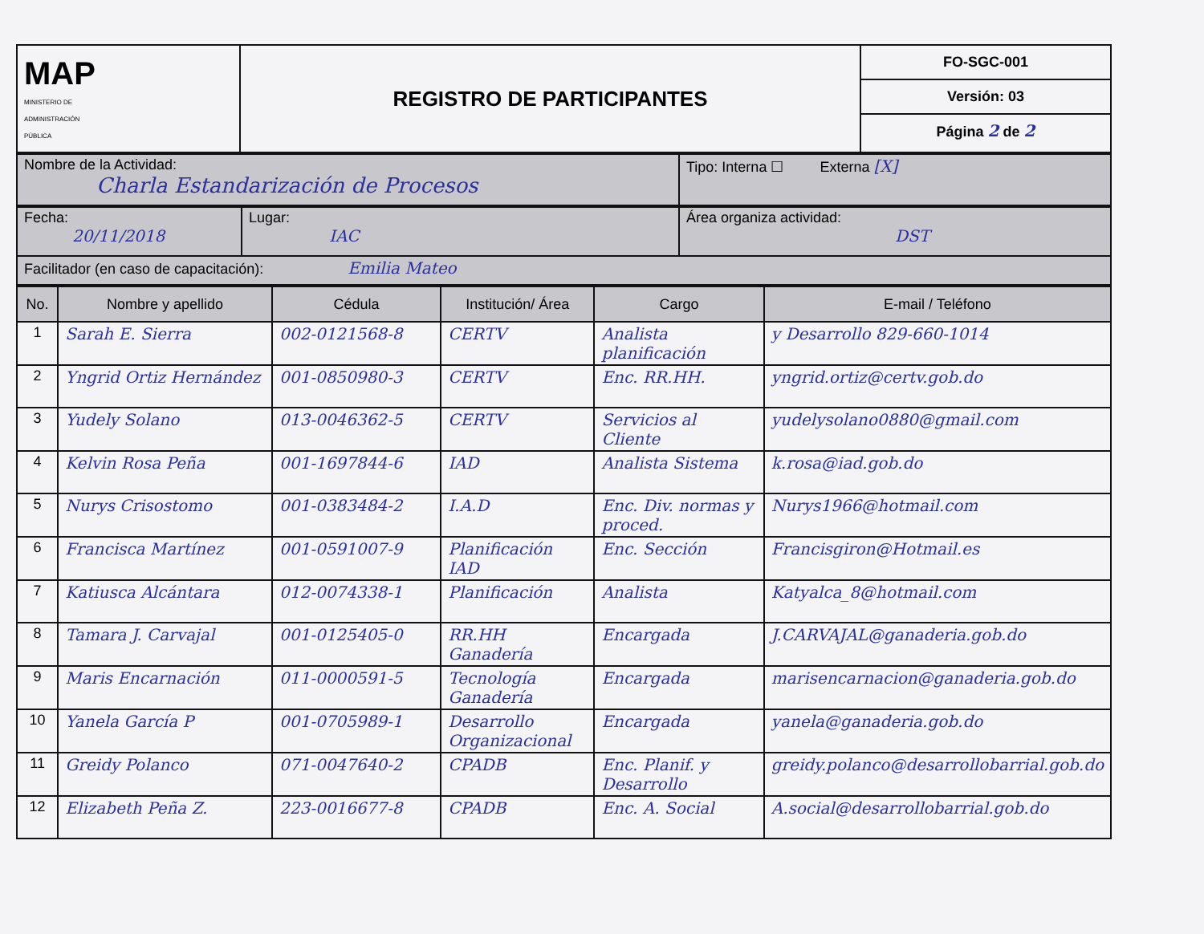| MAP MINISTERIO DE ADMINISTRACIÓN PÚBLICA | REGISTRO DE PARTICIPANTES | FO-SGC-001 Versión: 03 Página 2 de 2 |
| Nombre de la Actividad: Charla Estandarización de Procesos | Tipo: Interna ☐ Externa [X] |
| Fecha: 20/11/2018 | Lugar: IAC | Área organiza actividad: DST |
| Facilitador (en caso de capacitación): Emilia Mateo | | |
| No. | Nombre y apellido | Cédula | Institución/ Área | Cargo | E-mail / Teléfono |
| --- | --- | --- | --- | --- | --- |
| 1 | Sarah E. Sierra | 002-0121568-8 | CERTV | Analista planificación | y Desarrollo 829-660-1014 |
| 2 | Yngrid Ortiz Hernández | 001-0850980-3 | CERTV | Enc. RR.HH. | yngrid.ortiz@certv.gob.do |
| 3 | Yudely Solano | 013-0046362-5 | CERTV | Servicios al Cliente | yudelysolano0880@gmail.com |
| 4 | Kelvin Rosa Peña | 001-1697844-6 | IAD | Analista Sistema | k.rosa@iad.gob.do |
| 5 | Nurys Crisostomo | 001-0383484-2 | I.A.D | Enc. Div. normas y proced. | Nurys1966@hotmail.com |
| 6 | Francisca Martínez | 001-0591007-9 | Planificación IAD | Enc. Sección | Francisgiron@Hotmail.es |
| 7 | Katiusca Alcántara | 012-0074338-1 | Planificación | Analista | Katyalca_8@hotmail.com |
| 8 | Tamara J. Carvajal | 001-0125405-0 | RR.HH Ganadería | Encargada | J.CARVAJAL@ganaderia.gob.do |
| 9 | Maris Encarnación | 011-0000591-5 | Tecnología Ganadería | Encargada | marisencarnacion@ganaderia.gob.do |
| 10 | Yanela García P | 001-0705989-1 | Desarrollo Organizacional | Encargada | yanela@ganaderia.gob.do |
| 11 | Greidy Polanco | 071-0047640-2 | CPADB | Enc. Planif. y Desarrollo | greidy.polanco@desarrollobarrial.gob.do |
| 12 | Elizabeth Peña Z. | 223-0016677-8 | CPADB | Enc. A. Social | A.social@desarrollobarrial.gob.do |